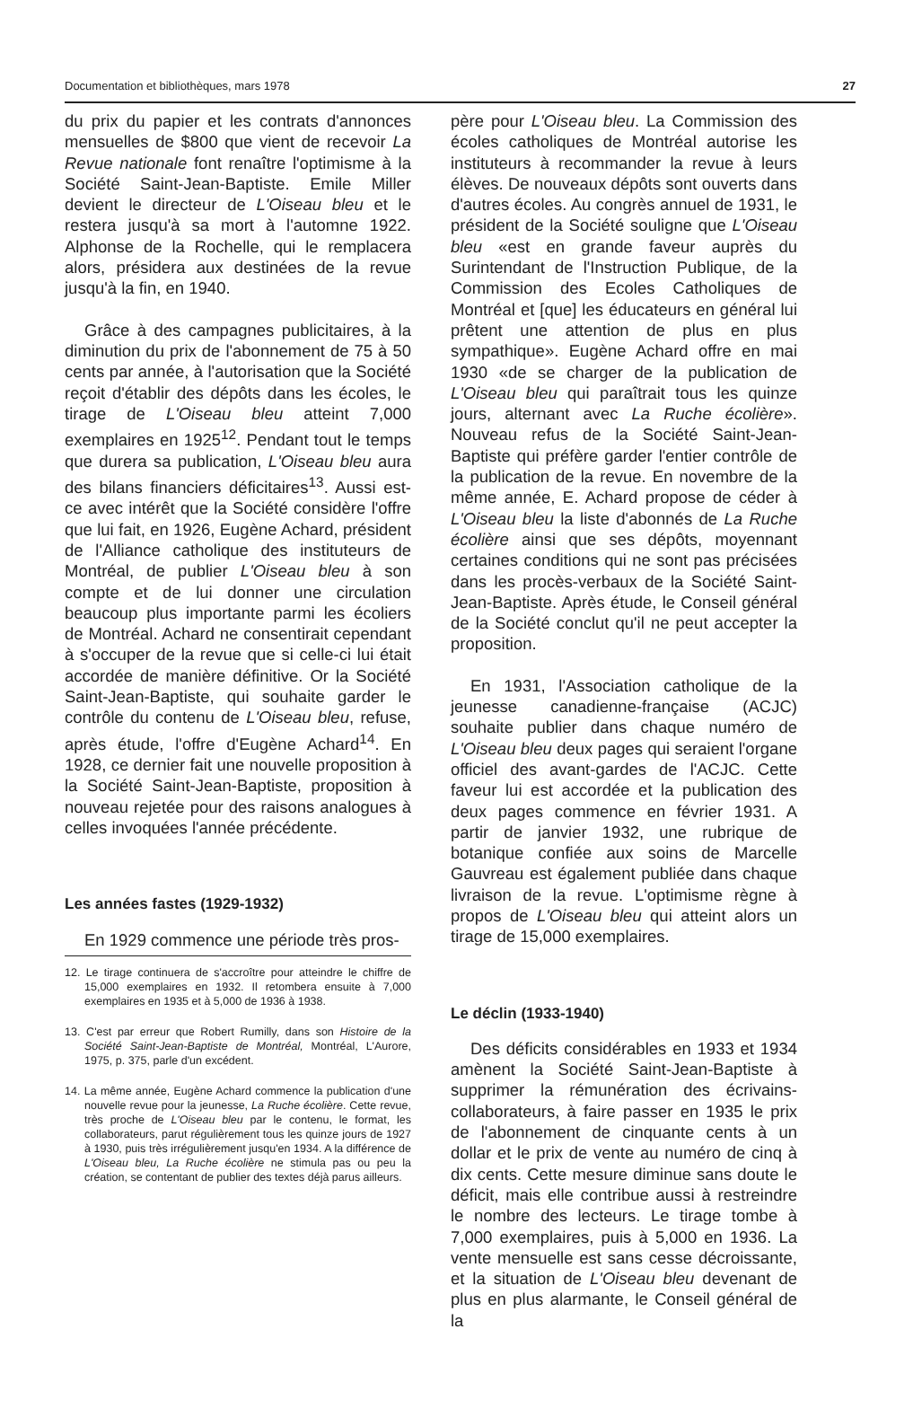Documentation et bibliothèques, mars 1978 27
du prix du papier et les contrats d'annonces mensuelles de $800 que vient de recevoir La Revue nationale font renaître l'optimisme à la Société Saint-Jean-Baptiste. Emile Miller devient le directeur de L'Oiseau bleu et le restera jusqu'à sa mort à l'automne 1922. Alphonse de la Rochelle, qui le remplacera alors, présidera aux destinées de la revue jusqu'à la fin, en 1940.
Grâce à des campagnes publicitaires, à la diminution du prix de l'abonnement de 75 à 50 cents par année, à l'autorisation que la Société reçoit d'établir des dépôts dans les écoles, le tirage de L'Oiseau bleu atteint 7,000 exemplaires en 1925<sup>12</sup>. Pendant tout le temps que durera sa publication, L'Oiseau bleu aura des bilans financiers déficitaires<sup>13</sup>. Aussi est-ce avec intérêt que la Société considère l'offre que lui fait, en 1926, Eugène Achard, président de l'Alliance catholique des instituteurs de Montréal, de publier L'Oiseau bleu à son compte et de lui donner une circulation beaucoup plus importante parmi les écoliers de Montréal. Achard ne consentirait cependant à s'occuper de la revue que si celle-ci lui était accordée de manière définitive. Or la Société Saint-Jean-Baptiste, qui souhaite garder le contrôle du contenu de L'Oiseau bleu, refuse, après étude, l'offre d'Eugène Achard<sup>14</sup>. En 1928, ce dernier fait une nouvelle proposition à la Société Saint-Jean-Baptiste, proposition à nouveau rejetée pour des raisons analogues à celles invoquées l'année précédente.
Les années fastes (1929-1932)
En 1929 commence une période très pros-
12. Le tirage continuera de s'accroître pour atteindre le chiffre de 15,000 exemplaires en 1932. Il retombera ensuite à 7,000 exemplaires en 1935 et à 5,000 de 1936 à 1938.
13. C'est par erreur que Robert Rumilly, dans son Histoire de la Société Saint-Jean-Baptiste de Montréal, Montréal, L'Aurore, 1975, p. 375, parle d'un excédent.
14. La même année, Eugène Achard commence la publication d'une nouvelle revue pour la jeunesse, La Ruche écolière. Cette revue, très proche de L'Oiseau bleu par le contenu, le format, les collaborateurs, parut régulièrement tous les quinze jours de 1927 à 1930, puis très irrégulièrement jusqu'en 1934. A la différence de L'Oiseau bleu, La Ruche écolière ne stimula pas ou peu la création, se contentant de publier des textes déjà parus ailleurs.
père pour L'Oiseau bleu. La Commission des écoles catholiques de Montréal autorise les instituteurs à recommander la revue à leurs élèves. De nouveaux dépôts sont ouverts dans d'autres écoles. Au congrès annuel de 1931, le président de la Société souligne que L'Oiseau bleu «est en grande faveur auprès du Surintendant de l'Instruction Publique, de la Commission des Ecoles Catholiques de Montréal et [que] les éducateurs en général lui prêtent une attention de plus en plus sympathique». Eugène Achard offre en mai 1930 «de se charger de la publication de L'Oiseau bleu qui paraîtrait tous les quinze jours, alternant avec La Ruche écolière». Nouveau refus de la Société Saint-Jean-Baptiste qui préfère garder l'entier contrôle de la publication de la revue. En novembre de la même année, E. Achard propose de céder à L'Oiseau bleu la liste d'abonnés de La Ruche écolière ainsi que ses dépôts, moyennant certaines conditions qui ne sont pas précisées dans les procès-verbaux de la Société Saint-Jean-Baptiste. Après étude, le Conseil général de la Société conclut qu'il ne peut accepter la proposition.
En 1931, l'Association catholique de la jeunesse canadienne-française (ACJC) souhaite publier dans chaque numéro de L'Oiseau bleu deux pages qui seraient l'organe officiel des avant-gardes de l'ACJC. Cette faveur lui est accordée et la publication des deux pages commence en février 1931. A partir de janvier 1932, une rubrique de botanique confiée aux soins de Marcelle Gauvreau est également publiée dans chaque livraison de la revue. L'optimisme règne à propos de L'Oiseau bleu qui atteint alors un tirage de 15,000 exemplaires.
Le déclin (1933-1940)
Des déficits considérables en 1933 et 1934 amènent la Société Saint-Jean-Baptiste à supprimer la rémunération des écrivains-collaborateurs, à faire passer en 1935 le prix de l'abonnement de cinquante cents à un dollar et le prix de vente au numéro de cinq à dix cents. Cette mesure diminue sans doute le déficit, mais elle contribue aussi à restreindre le nombre des lecteurs. Le tirage tombe à 7,000 exemplaires, puis à 5,000 en 1936. La vente mensuelle est sans cesse décroissante, et la situation de L'Oiseau bleu devenant de plus en plus alarmante, le Conseil général de la